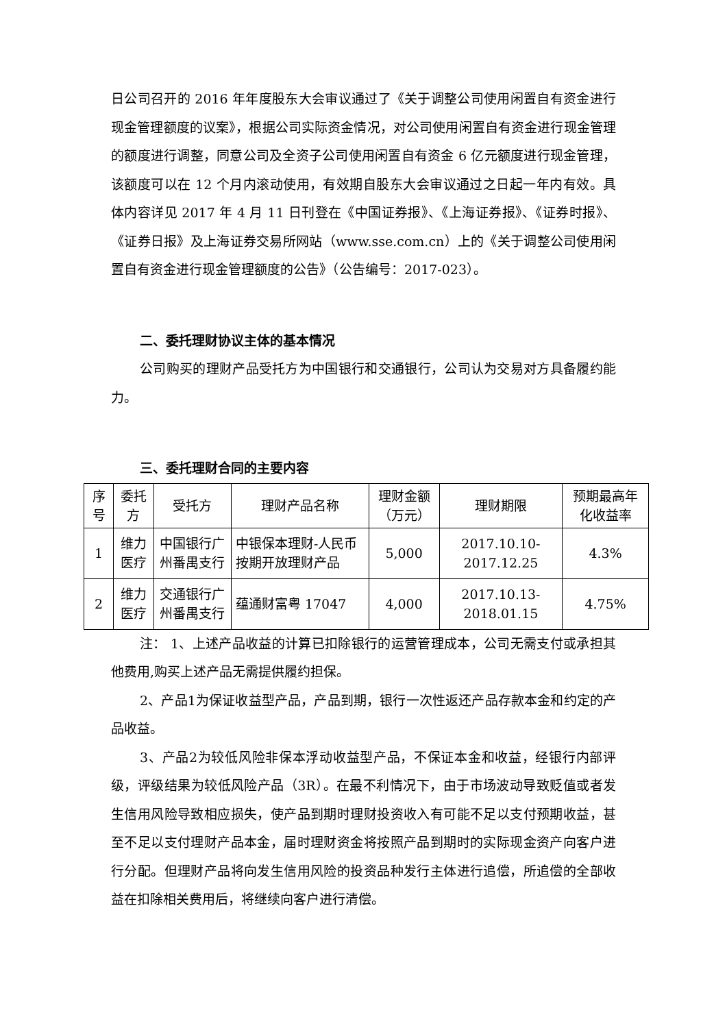日公司召开的 2016 年年度股东大会审议通过了《关于调整公司使用闲置自有资金进行现金管理额度的议案》，根据公司实际资金情况，对公司使用闲置自有资金进行现金管理的额度进行调整，同意公司及全资子公司使用闲置自有资金 6 亿元额度进行现金管理，该额度可以在 12 个月内滚动使用，有效期自股东大会审议通过之日起一年内有效。具体内容详见 2017 年 4 月 11 日刊登在《中国证券报》、《上海证券报》、《证券时报》、《证券日报》及上海证券交易所网站（www.sse.com.cn）上的《关于调整公司使用闲置自有资金进行现金管理额度的公告》（公告编号：2017-023）。
二、委托理财协议主体的基本情况
公司购买的理财产品受托方为中国银行和交通银行，公司认为交易对方具备履约能力。
三、委托理财合同的主要内容
| 序号 | 委托方 | 受托方 | 理财产品名称 | 理财金额（万元） | 理财期限 | 预期最高年化收益率 |
| --- | --- | --- | --- | --- | --- | --- |
| 1 | 维力医疗 | 中国银行广州番禺支行 | 中银保本理财-人民币按期开放理财产品 | 5,000 | 2017.10.10-2017.12.25 | 4.3% |
| 2 | 维力医疗 | 交通银行广州番禺支行 | 蕴通财富粤 17047 | 4,000 | 2017.10.13-2018.01.15 | 4.75% |
注： 1、上述产品收益的计算已扣除银行的运营管理成本，公司无需支付或承担其他费用,购买上述产品无需提供履约担保。
2、产品1为保证收益型产品，产品到期，银行一次性返还产品存款本金和约定的产品收益。
3、产品2为较低风险非保本浮动收益型产品，不保证本金和收益，经银行内部评级，评级结果为较低风险产品（3R）。在最不利情况下，由于市场波动导致贬值或者发生信用风险导致相应损失，使产品到期时理财投资收入有可能不足以支付预期收益，甚至不足以支付理财产品本金，届时理财资金将按照产品到期时的实际现金资产向客户进行分配。但理财产品将向发生信用风险的投资品种发行主体进行追偿，所追偿的全部收益在扣除相关费用后，将继续向客户进行清偿。